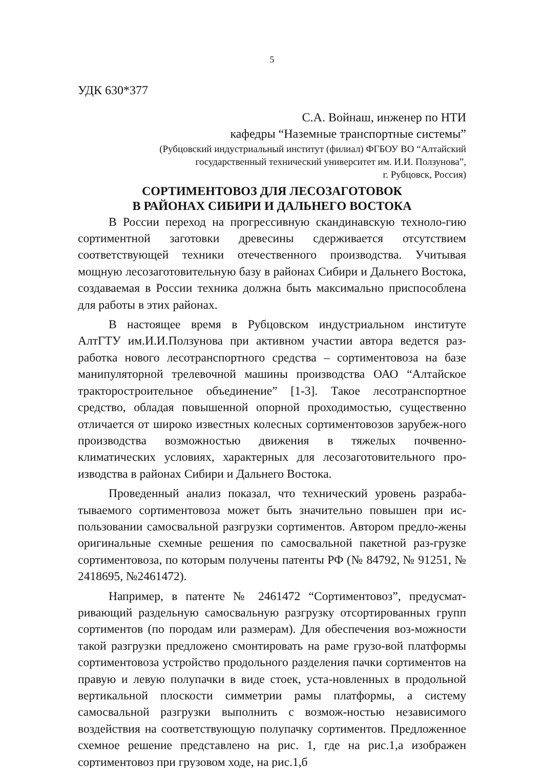5
УДК 630*377
С.А. Войнаш, инженер по НТИ
кафедры “Наземные транспортные системы”
(Рубцовский индустриальный институт (филиал) ФГБОУ ВО “Алтайский
государственный технический университет им. И.И. Ползунова”,
г. Рубцовск, Россия)
СОРТИМЕНТОВОЗ ДЛЯ ЛЕСОЗАГОТОВОК
В РАЙОНАХ СИБИРИ И ДАЛЬНЕГО ВОСТОКА
В России переход на прогрессивную скандинавскую техноло-гию сортиментной заготовки древесины сдерживается отсутствием соответствующей техники отечественного производства. Учитывая мощную лесозаготовительную базу в районах Сибири и Дальнего Востока, создаваемая в России техника должна быть максимально приспособлена для работы в этих районах.
В настоящее время в Рубцовском индустриальном институте АлтГТУ им.И.И.Ползунова при активном участии автора ведется раз-работка нового лесотранспортного средства – сортиментовоза на базе манипуляторной трелевочной машины производства ОАО “Алтайское тракторостроительное объединение” [1-3]. Такое лесотранспортное средство, обладая повышенной опорной проходимостью, существенно отличается от широко известных колесных сортиментовозов зарубеж-ного производства возможностью движения в тяжелых почвенно-климатических условиях, характерных для лесозаготовительного про-изводства в районах Сибири и Дальнего Востока.
Проведенный анализ показал, что технический уровень разраба-тываемого сортиментовоза может быть значительно повышен при ис-пользовании самосвальной разгрузки сортиментов. Автором предло-жены оригинальные схемные решения по самосвальной пакетной раз-грузке сортиментовоза, по которым получены патенты РФ (№ 84792, № 91251, № 2418695, №2461472).
Например, в патенте № 2461472 “Сортиментовоз”, предусмат-ривающий раздельную самосвальную разгрузку отсортированных групп сортиментов (по породам или размерам). Для обеспечения воз-можности такой разгрузки предложено смонтировать на раме грузо-вой платформы сортиментовоза устройство продольного разделения пачки сортиментов на правую и левую полупачки в виде стоек, уста-новленных в продольной вертикальной плоскости симметрии рамы платформы, а систему самосвальной разгрузки выполнить с возмож-ностью независимого воздействия на соответствующую полупачку сортиментов. Предложенное схемное решение представлено на рис. 1, где на рис.1,а изображен сортиментовоз при грузовом ходе, на рис.1,б